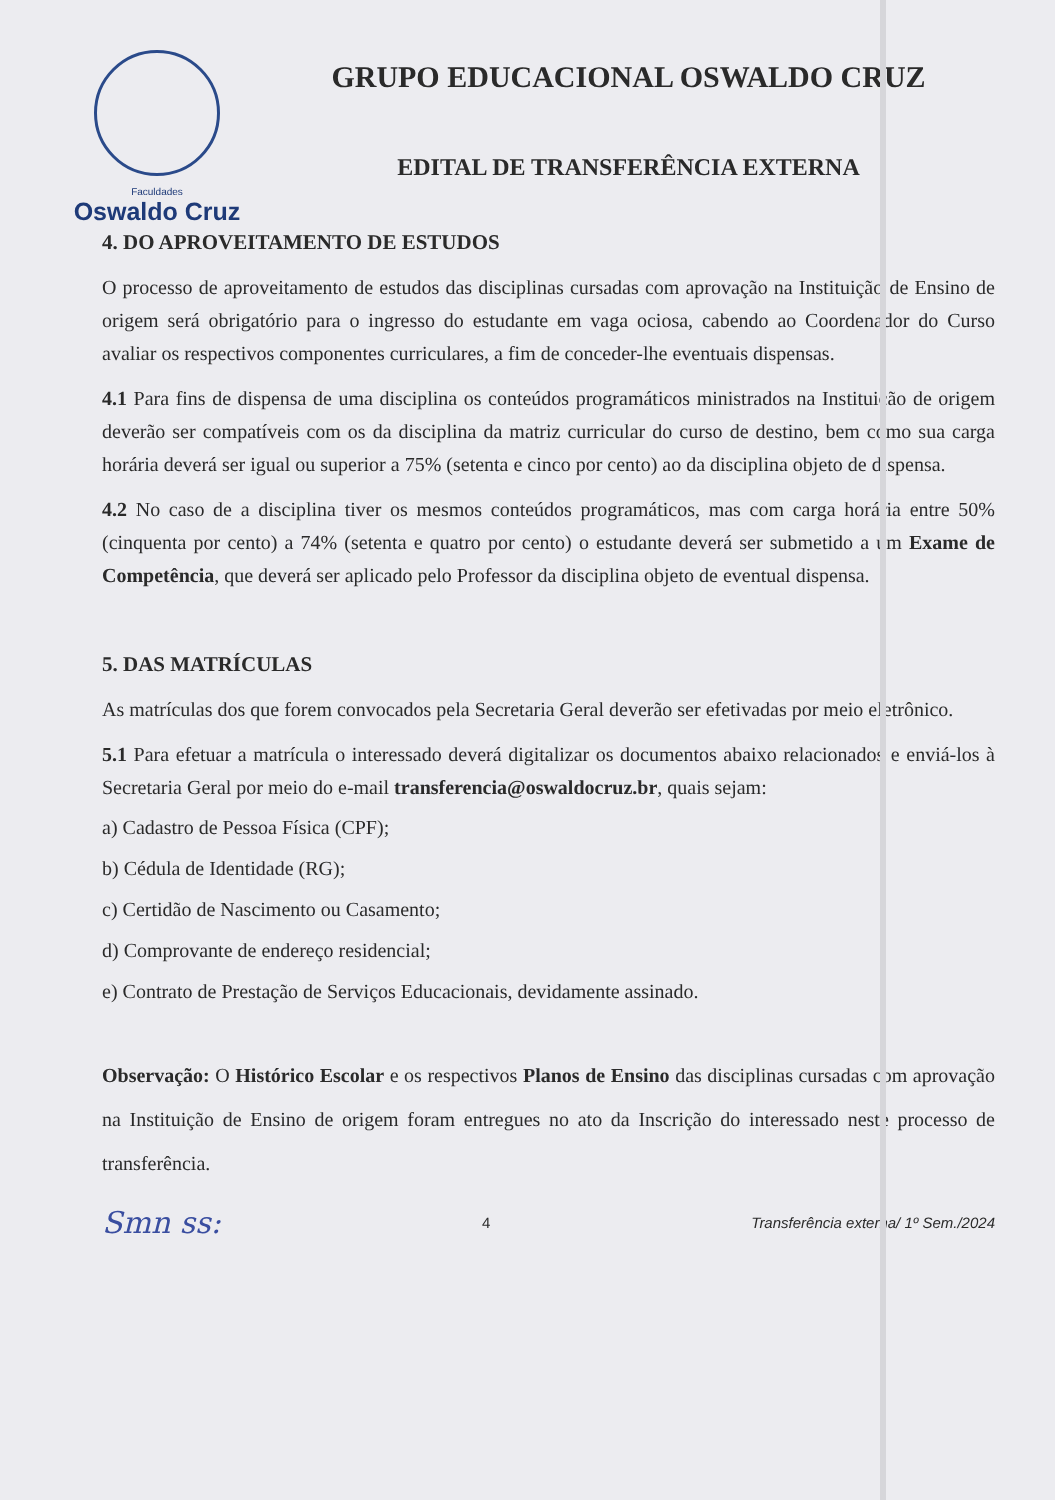Faculdades
Oswaldo Cruz
GRUPO EDUCACIONAL OSWALDO CRUZ
EDITAL DE TRANSFERÊNCIA EXTERNA
4. DO APROVEITAMENTO DE ESTUDOS
O processo de aproveitamento de estudos das disciplinas cursadas com aprovação na Instituição de Ensino de origem será obrigatório para o ingresso do estudante em vaga ociosa, cabendo ao Coordenador do Curso avaliar os respectivos componentes curriculares, a fim de conceder-lhe eventuais dispensas.
4.1 Para fins de dispensa de uma disciplina os conteúdos programáticos ministrados na Instituição de origem deverão ser compatíveis com os da disciplina da matriz curricular do curso de destino, bem como sua carga horária deverá ser igual ou superior a 75% (setenta e cinco por cento) ao da disciplina objeto de dispensa.
4.2 No caso de a disciplina tiver os mesmos conteúdos programáticos, mas com carga horária entre 50% (cinquenta por cento) a 74% (setenta e quatro por cento) o estudante deverá ser submetido a um Exame de Competência, que deverá ser aplicado pelo Professor da disciplina objeto de eventual dispensa.
5. DAS MATRÍCULAS
As matrículas dos que forem convocados pela Secretaria Geral deverão ser efetivadas por meio eletrônico.
5.1 Para efetuar a matrícula o interessado deverá digitalizar os documentos abaixo relacionados e enviá-los à Secretaria Geral por meio do e-mail transferencia@oswaldocruz.br, quais sejam:
a) Cadastro de Pessoa Física (CPF);
b) Cédula de Identidade (RG);
c) Certidão de Nascimento ou Casamento;
d) Comprovante de endereço residencial;
e) Contrato de Prestação de Serviços Educacionais, devidamente assinado.
Observação: O Histórico Escolar e os respectivos Planos de Ensino das disciplinas cursadas com aprovação na Instituição de Ensino de origem foram entregues no ato da Inscrição do interessado neste processo de transferência.
Smn ss: 4 Transferência externa/ 1º Sem./2024